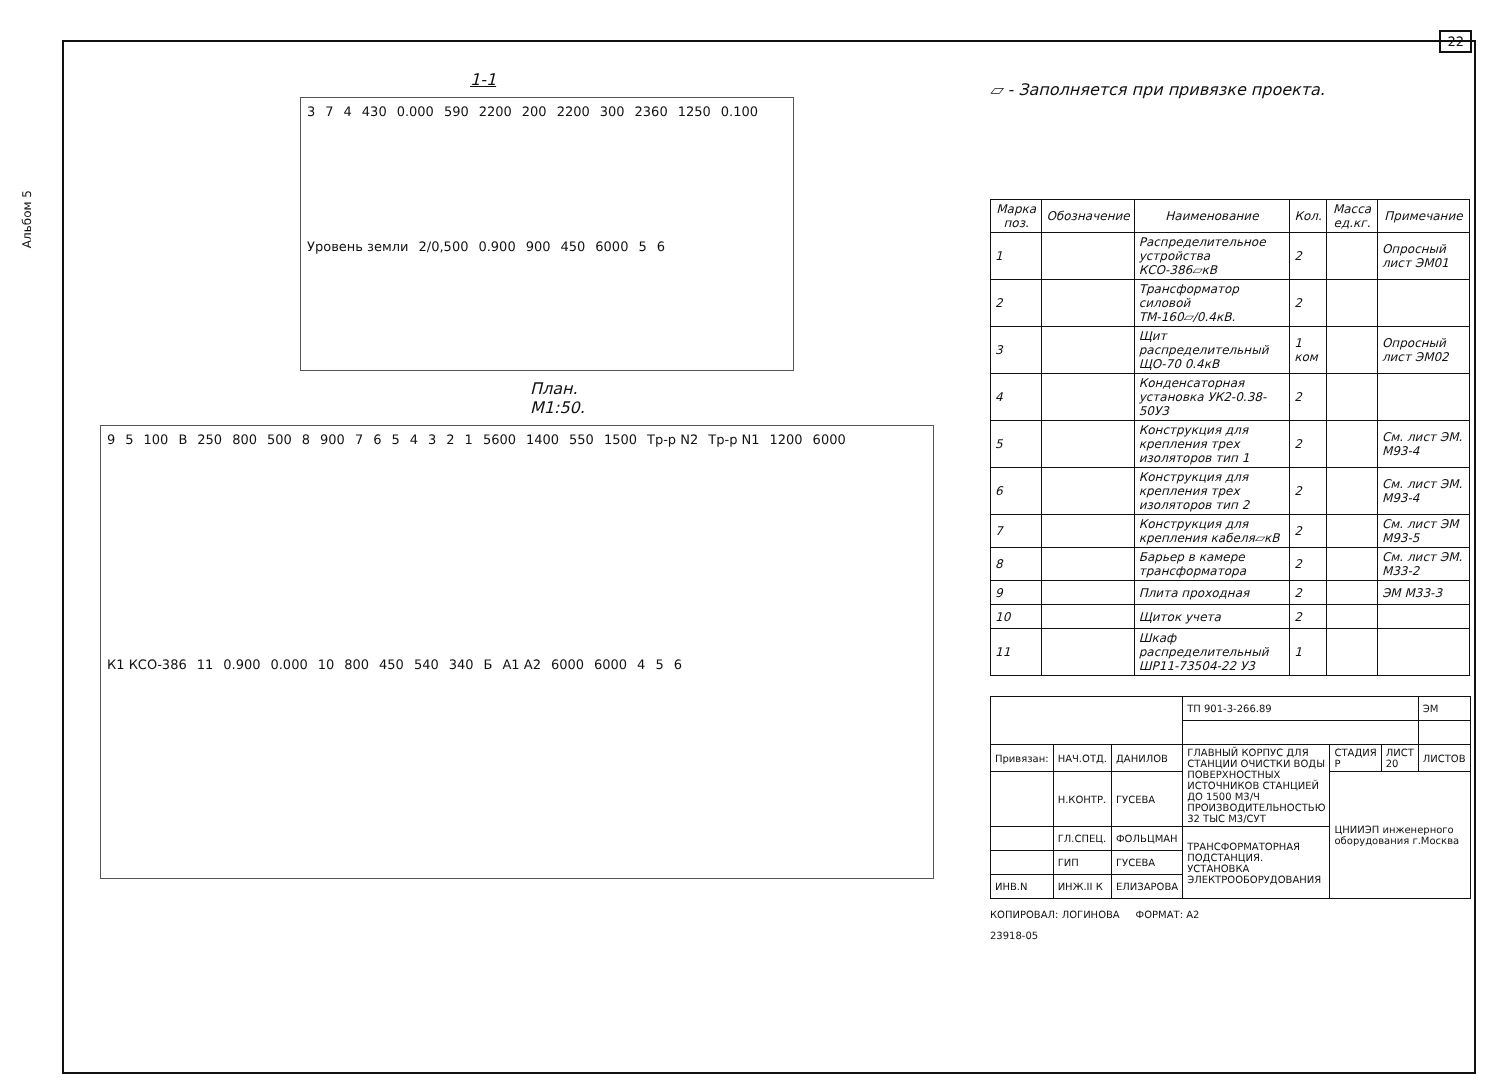22
Альбом 5
1-1
3 7 4 430 0.000 590 2200 200 2200 300 2360 1250 0.100 Уровень земли 2/0,500 0.900 900 450 6000 5 6
План.
М1:50.
9 5 100 В 250 800 500 8 900 7 6 5 4 3 2 1 5600 1400 550 1500 Тр-р N2 Тр-р N1 1200 6000 К1 КСО-386 11 0.900 0.000 10 800 450 540 340 Б А1 А2 6000 6000 4 5 6
▱ - Заполняется при привязке проекта.
| Марка поз. | Обозначение | Наименование | Кол. | Масса ед.кг. | Примечание |
| --- | --- | --- | --- | --- | --- |
| 1 | | Распределительное устройства КСО-386▱кВ | 2 | | Опросный лист ЭМ01 |
| 2 | | Трансформатор силовой ТМ-160▱/0.4кВ. | 2 | | |
| 3 | | Щит распределительный ЩО-70 0.4кВ | 1 ком | | Опросный лист ЭМ02 |
| 4 | | Конденсаторная установка УК2-0.38-50У3 | 2 | | |
| 5 | | Конструкция для крепления трех изоляторов тип 1 | 2 | | См. лист ЭМ. М93-4 |
| 6 | | Конструкция для крепления трех изоляторов тип 2 | 2 | | См. лист ЭМ. М93-4 |
| 7 | | Конструкция для крепления кабеля▱кВ | 2 | | См. лист ЭМ М93-5 |
| 8 | | Барьер в камере трансформатора | 2 | | См. лист ЭМ. М33-2 |
| 9 | | Плита проходная | 2 | | ЭМ М33-3 |
| 10 | | Щиток учета | 2 | | |
| 11 | | Шкаф распределительный ШР11-73504-22 У3 | 1 | | |
| | | | ТП 901-3-266.89 | | | ЭМ |
| Привязан: | НАЧ.ОТД. | ДАНИЛОВ | ГЛАВНЫЙ КОРПУС ДЛЯ СТАНЦИИ ОЧИСТКИ ВОДЫ ПОВЕРХНОСТНЫХ ИСТОЧНИКОВ СТАНЦИЕЙ ДО 1500 М3/Ч ПРОИЗВОДИТЕЛЬНОСТЬЮ 32 ТЫС М3/СУТ | СТАДИЯ Р | ЛИСТ 20 | ЛИСТОВ |
| | Н.КОНТР. | ГУСЕВА | | ЦНИИЭП инженерного оборудования г.Москва | | |
| | ГЛ.СПЕЦ. | ФОЛЬЦМАН | ТРАНСФОРМАТОРНАЯ ПОДСТАНЦИЯ. УСТАНОВКА ЭЛЕКТРООБОРУДОВАНИЯ | | | |
| | ГИП | ГУСЕВА | | | | |
| ИНВ.N | ИНЖ.II К | ЕЛИЗАРОВА | | | | |
КОПИРОВАЛ: ЛОГИНОВА ФОРМАТ: А2
23918-05